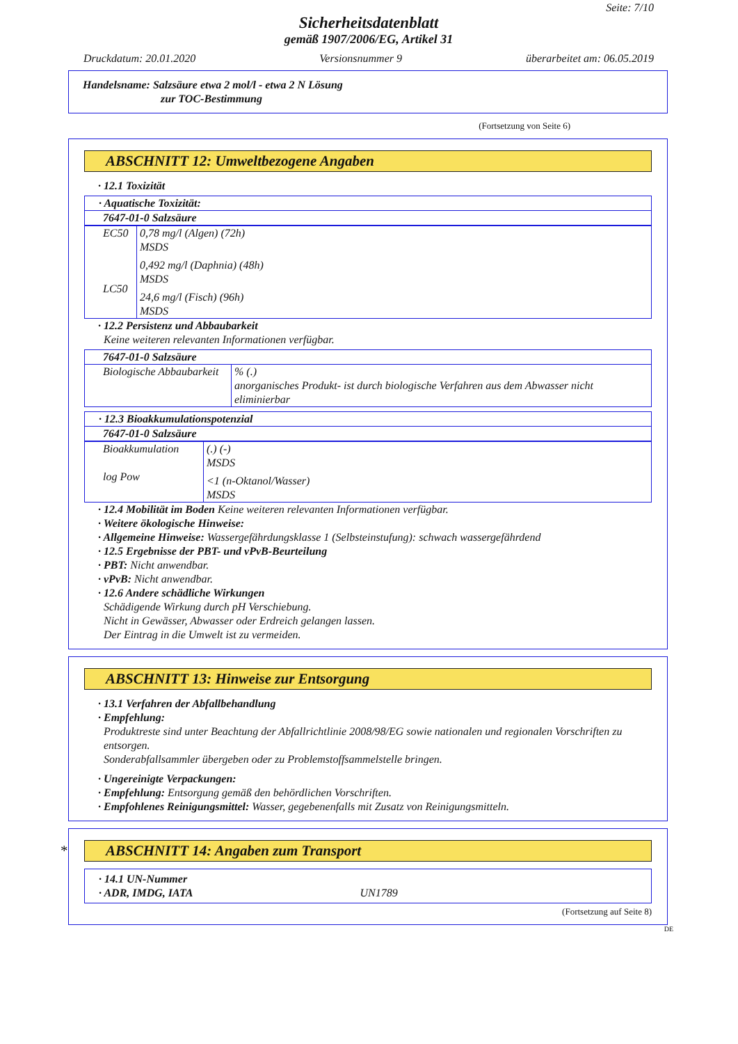Seite: 7/10
Sicherheitsdatenblatt
gemäß 1907/2006/EG, Artikel 31
Druckdatum: 20.01.2020 Versionsnummer 9 überarbeitet am: 06.05.2019
Handelsname: Salzsäure etwa 2 mol/l - etwa 2 N Lösung
zur TOC-Bestimmung
(Fortsetzung von Seite 6)
ABSCHNITT 12: Umweltbezogene Angaben
· 12.1 Toxizität
| · Aquatische Toxizität: |
| 7647-01-0 Salzsäure |
| EC50 LC50 | 0,78 mg/l (Algen) (72h) MSDS 0,492 mg/l (Daphnia) (48h) MSDS 24,6 mg/l (Fisch) (96h) MSDS |
· 12.2 Persistenz und Abbaubarkeit
Keine weiteren relevanten Informationen verfügbar.
| 7647-01-0 Salzsäure | |
| Biologische Abbaubarkeit | % (.) anorganisches Produkt- ist durch biologische Verfahren aus dem Abwasser nicht eliminierbar |
| · 12.3 Bioakkumulationspotenzial |
| 7647-01-0 Salzsäure |
| Bioakkumulation log Pow | (.) (-) MSDS <1 (n-Oktanol/Wasser) MSDS |
· 12.4 Mobilität im Boden Keine weiteren relevanten Informationen verfügbar.
· Weitere ökologische Hinweise:
· Allgemeine Hinweise: Wassergefährdungsklasse 1 (Selbsteinstufung): schwach wassergefährdend
· 12.5 Ergebnisse der PBT- und vPvB-Beurteilung
· PBT: Nicht anwendbar.
· vPvB: Nicht anwendbar.
· 12.6 Andere schädliche Wirkungen
Schädigende Wirkung durch pH Verschiebung.
Nicht in Gewässer, Abwasser oder Erdreich gelangen lassen.
Der Eintrag in die Umwelt ist zu vermeiden.
ABSCHNITT 13: Hinweise zur Entsorgung
· 13.1 Verfahren der Abfallbehandlung
· Empfehlung:
Produktreste sind unter Beachtung der Abfallrichtlinie 2008/98/EG sowie nationalen und regionalen Vorschriften zu entsorgen.
Sonderabfallsammler übergeben oder zu Problemstoffsammelstelle bringen.
· Ungereinigte Verpackungen:
· Empfehlung: Entsorgung gemäß den behördlichen Vorschriften.
· Empfohlenes Reinigungsmittel: Wasser, gegebenenfalls mit Zusatz von Reinigungsmitteln.
* ABSCHNITT 14: Angaben zum Transport
| · 14.1 UN-Nummer · ADR, IMDG, IATA UN1789 |
(Fortsetzung auf Seite 8)
DE